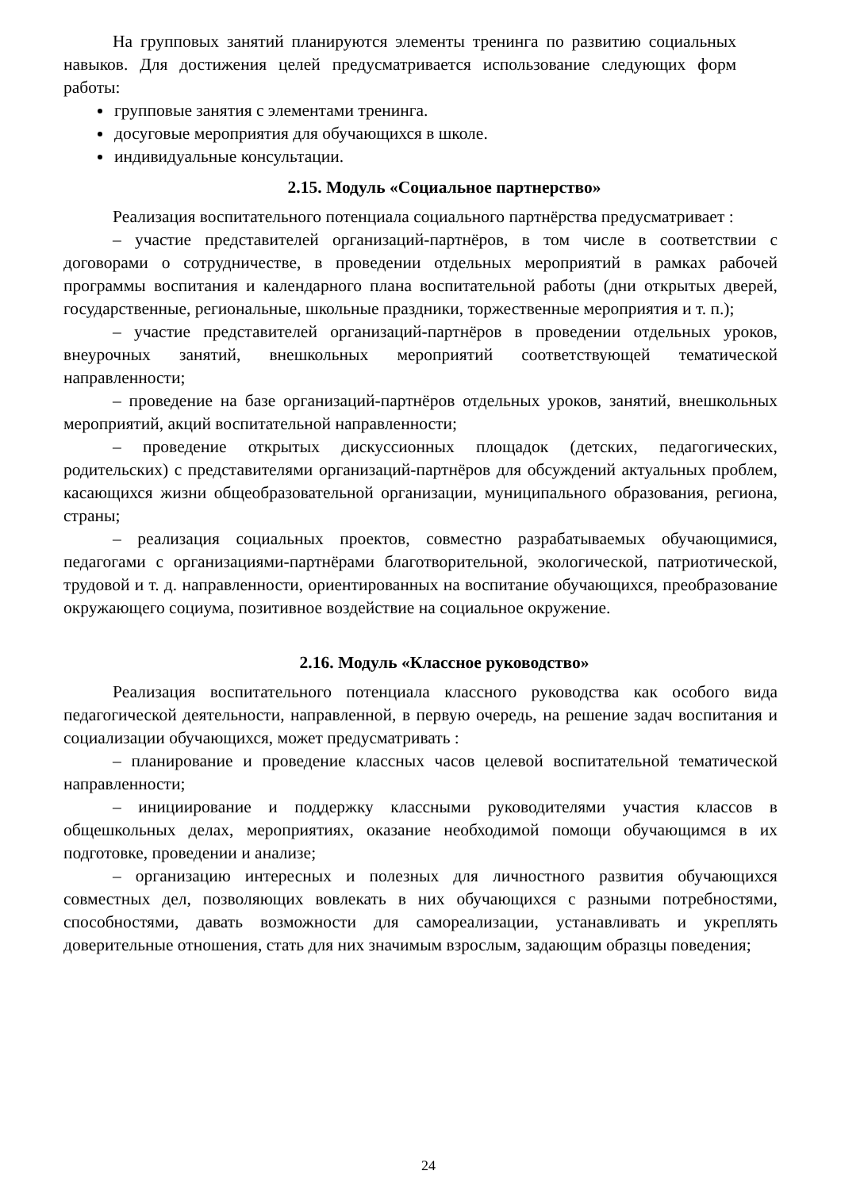На групповых занятий планируются элементы тренинга по развитию социальных навыков. Для достижения целей предусматривается использование следующих форм работы:
групповые занятия с элементами тренинга.
досуговые мероприятия для обучающихся в школе.
индивидуальные консультации.
2.15. Модуль «Социальное партнерство»
Реализация воспитательного потенциала социального партнёрства предусматривает :
– участие представителей организаций-партнёров, в том числе в соответствии с договорами о сотрудничестве, в проведении отдельных мероприятий в рамках рабочей программы воспитания и календарного плана воспитательной работы (дни открытых дверей, государственные, региональные, школьные праздники, торжественные мероприятия и т. п.);
– участие представителей организаций-партнёров в проведении отдельных уроков, внеурочных занятий, внешкольных мероприятий соответствующей тематической направленности;
– проведение на базе организаций-партнёров отдельных уроков, занятий, внешкольных мероприятий, акций воспитательной направленности;
– проведение открытых дискуссионных площадок (детских, педагогических, родительских) с представителями организаций-партнёров для обсуждений актуальных проблем, касающихся жизни общеобразовательной организации, муниципального образования, региона, страны;
– реализация социальных проектов, совместно разрабатываемых обучающимися, педагогами с организациями-партнёрами благотворительной, экологической, патриотической, трудовой и т. д. направленности, ориентированных на воспитание обучающихся, преобразование окружающего социума, позитивное воздействие на социальное окружение.
2.16. Модуль «Классное руководство»
Реализация воспитательного потенциала классного руководства как особого вида педагогической деятельности, направленной, в первую очередь, на решение задач воспитания и социализации обучающихся, может предусматривать :
– планирование и проведение классных часов целевой воспитательной тематической направленности;
– инициирование и поддержку классными руководителями участия классов в общешкольных делах, мероприятиях, оказание необходимой помощи обучающимся в их подготовке, проведении и анализе;
– организацию интересных и полезных для личностного развития обучающихся совместных дел, позволяющих вовлекать в них обучающихся с разными потребностями, способностями, давать возможности для самореализации, устанавливать и укреплять доверительные отношения, стать для них значимым взрослым, задающим образцы поведения;
24